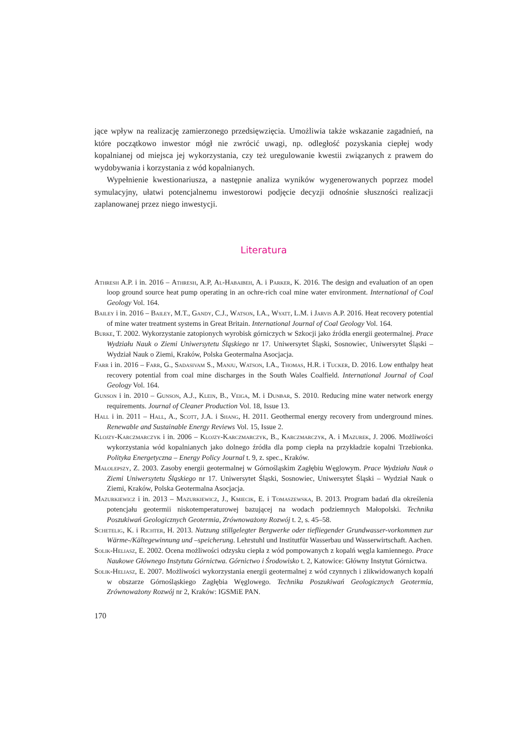jące wpływ na realizację zamierzonego przedsięwzięcia. Umożliwia także wskazanie zagadnień, na które początkowo inwestor mógł nie zwrócić uwagi, np. odległość pozyskania ciepłej wody kopalnianej od miejsca jej wykorzystania, czy też uregulowanie kwestii związanych z prawem do wydobywania i korzystania z wód kopalnianych.
Wypełnienie kwestionariusza, a następnie analiza wyników wygenerowanych poprzez model symulacyjny, ułatwi potencjalnemu inwestorowi podjęcie decyzji odnośnie słuszności realizacji zaplanowanej przez niego inwestycji.
Literatura
Athresh A.P. i in. 2016 – Athresh, A.P, Al-Habaibeh, A. i Parker, K. 2016. The design and evaluation of an open loop ground source heat pump operating in an ochre-rich coal mine water environment. International of Coal Geology Vol. 164.
Bailey i in. 2016 – Bailey, M.T., Gandy, C.J., Watson, I.A., Wyatt, L.M. i Jarvis A.P. 2016. Heat recovery potential of mine water treatment systems in Great Britain. International Journal of Coal Geology Vol. 164.
Burke, T. 2002. Wykorzystanie zatopionych wyrobisk górniczych w Szkocji jako źródła energii geotermalnej. Prace Wydziału Nauk o Ziemi Uniwersytetu Śląskiego nr 17. Uniwersytet Śląski, Sosnowiec, Uniwersytet Śląski – Wydział Nauk o Ziemi, Kraków, Polska Geotermalna Asocjacja.
Farr i in. 2016 – Farr, G., Sadasivam S., Manju, Watson, I.A., Thomas, H.R. i Tucker, D. 2016. Low enthalpy heat recovery potential from coal mine discharges in the South Wales Coalfield. International Journal of Coal Geology Vol. 164.
Gunson i in. 2010 – Gunson, A.J., Klein, B., Veiga, M. i Dunbar, S. 2010. Reducing mine water network energy requirements. Journal of Cleaner Production Vol. 18, Issue 13.
Hall i in. 2011 – Hall, A., Scott, J.A. i Shang, H. 2011. Geothermal energy recovery from underground mines. Renewable and Sustainable Energy Reviews Vol. 15, Issue 2.
Klojzy-Karczmarczyk i in. 2006 – Klojzy-Karczmarczyk, B., Karczmarczyk, A. i Mazurek, J. 2006. Możliwości wykorzystania wód kopalnianych jako dolnego źródła dla pomp ciepła na przykładzie kopalni Trzebionka. Polityka Energetyczna – Energy Policy Journal t. 9, z. spec., Kraków.
Małolepszy, Z. 2003. Zasoby energii geotermalnej w Górnośląskim Zagłębiu Węglowym. Prace Wydziału Nauk o Ziemi Uniwersytetu Śląskiego nr 17. Uniwersytet Śląski, Sosnowiec, Uniwersytet Śląski – Wydział Nauk o Ziemi, Kraków, Polska Geotermalna Asocjacja.
Mazurkiewicz i in. 2013 – Mazurkiewicz, J., Kmiecik, E. i Tomaszewska, B. 2013. Program badań dla określenia potencjału geotermii niskotemperaturowej bazującej na wodach podziemnych Małopolski. Technika Poszukiwań Geologicznych Geotermia, Zrównoważony Rozwój t. 2, s. 45–58.
Schetelig, K. i Richter, H. 2013. Nutzung stillgelegter Bergwerke oder tiefliegender Grundwasser-vorkommen zur Wärme-/Kältegewinnung und –speicherung. Lehrstuhl und Institutfür Wasserbau und Wasserwirtschaft. Aachen.
Solik-Heliasz, E. 2002. Ocena możliwości odzysku ciepła z wód pompowanych z kopalń węgla kamiennego. Prace Naukowe Głównego Instytutu Górnictwa. Górnictwo i Środowisko t. 2, Katowice: Główny Instytut Górnictwa.
Solik-Heliasz, E. 2007. Możliwości wykorzystania energii geotermalnej z wód czynnych i zlikwidowanych kopalń w obszarze Górnośląskiego Zagłębia Węglowego. Technika Poszukiwań Geologicznych Geotermia, Zrównoważony Rozwój nr 2, Kraków: IGSMiE PAN.
170